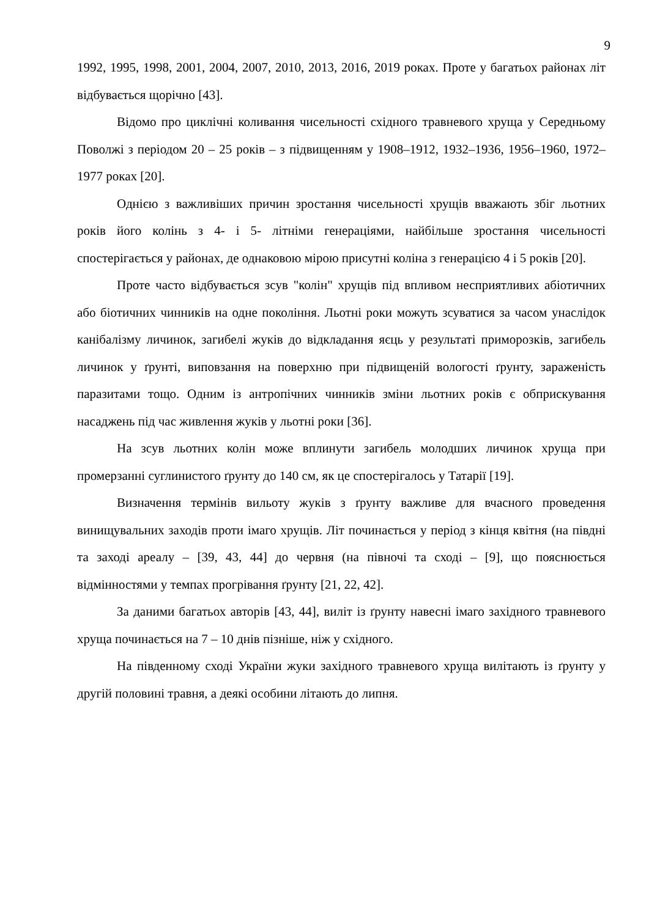9
1992, 1995, 1998, 2001, 2004, 2007, 2010, 2013, 2016, 2019 роках. Проте у багатьох районах літ відбувається щорічно [43].
Відомо про циклічні коливання чисельності східного травневого хруща у Середньому Поволжі з періодом 20 – 25 років – з підвищенням у 1908–1912, 1932–1936, 1956–1960, 1972–1977 роках [20].
Однією з важливіших причин зростання чисельності хрущів вважають збіг льотних років його колінь з 4- і 5- літніми генераціями, найбільше зростання чисельності спостерігається у районах, де однаковою мірою присутні коліна з генерацією 4 і 5 років [20].
Проте часто відбувається зсув "колін" хрущів під впливом несприятливих абіотичних або біотичних чинників на одне покоління. Льотні роки можуть зсуватися за часом унаслідок канібалізму личинок, загибелі жуків до відкладання яєць у результаті приморозків, загибель личинок у ґрунті, виповзання на поверхню при підвищеній вологості ґрунту, зараженість паразитами тощо. Одним із антропічних чинників зміни льотних років є обприскування насаджень під час живлення жуків у льотні роки [36].
На зсув льотних колін може вплинути загибель молодших личинок хруща при промерзанні суглинистого ґрунту до 140 см, як це спостерігалось у Татарії [19].
Визначення термінів вильоту жуків з ґрунту важливе для вчасного проведення винищувальних заходів проти імаго хрущів. Літ починається у період з кінця квітня (на півдні та заході ареалу – [39, 43, 44] до червня (на півночі та сході – [9], що пояснюється відмінностями у темпах прогрівання ґрунту [21, 22, 42].
За даними багатьох авторів [43, 44], виліт із ґрунту навесні імаго західного травневого хруща починається на 7 – 10 днів пізніше, ніж у східного.
На південному сході України жуки західного травневого хруща вилітають із ґрунту у другій половині травня, а деякі особини літають до липня.